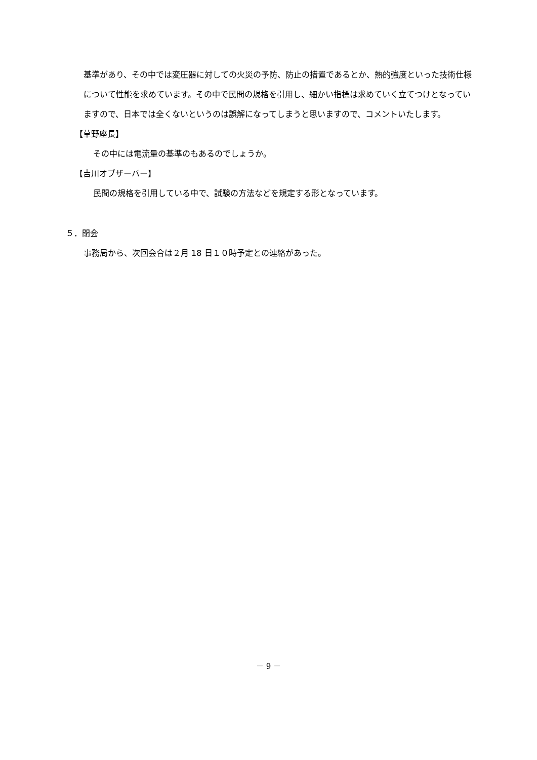基準があり、その中では変圧器に対しての火災の予防、防止の措置であるとか、熱的強度といった技術仕様について性能を求めています。その中で民間の規格を引用し、細かい指標は求めていく立てつけとなっていますので、日本では全くないというのは誤解になってしまうと思いますので、コメントいたします。
【草野座長】
その中には電流量の基準のもあるのでしょうか。
【吉川オブザーバー】
民間の規格を引用している中で、試験の方法などを規定する形となっています。
５．閉会
事務局から、次回会合は２月 18 日１０時予定との連絡があった。
－ 9 －